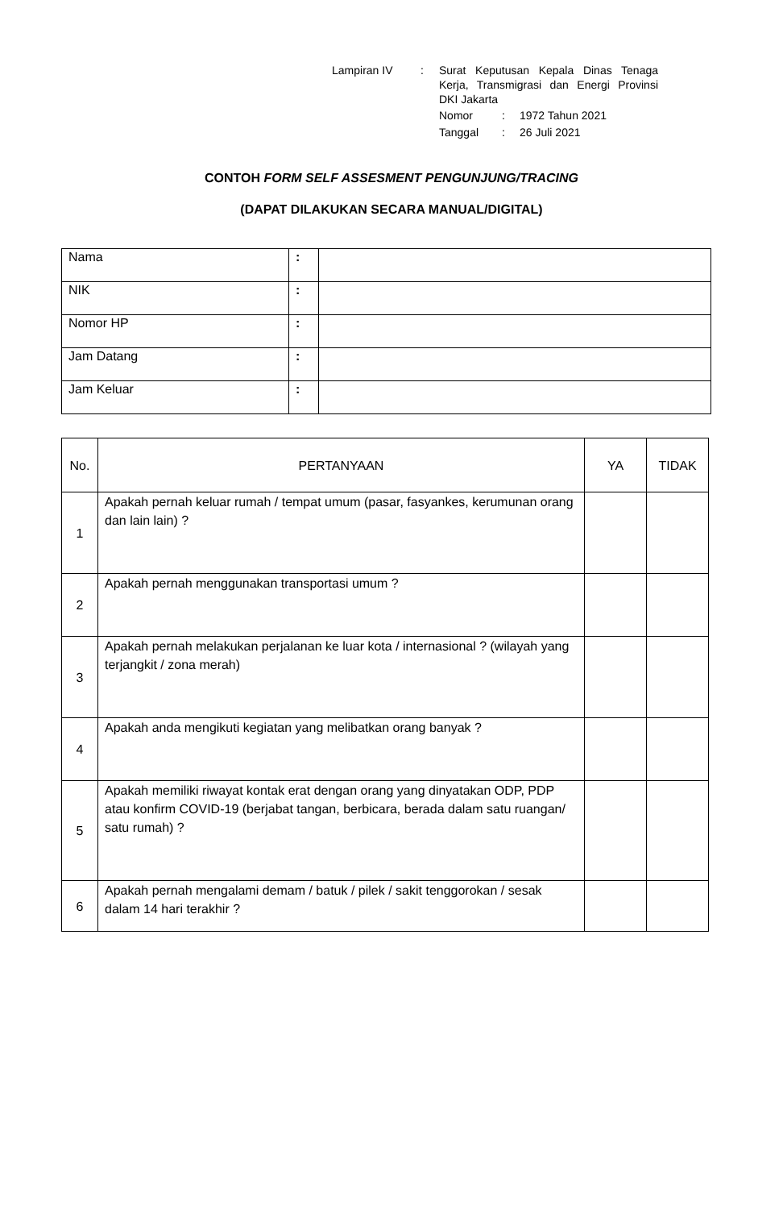| Lampiran IV | : | Surat Keputusan Kepala Dinas Tenaga Kerja, Transmigrasi dan Energi Provinsi DKI Jakarta | | |
| | | Nomor | : | 1972 Tahun 2021 |
| | | Tanggal | : | 26 Juli 2021 |
CONTOH FORM SELF ASSESMENT PENGUNJUNG/TRACING
(DAPAT DILAKUKAN SECARA MANUAL/DIGITAL)
| Nama | : | |
| NIK | : | |
| Nomor HP | : | |
| Jam Datang | : | |
| Jam Keluar | : | |
| No. | PERTANYAAN | YA | TIDAK |
| --- | --- | --- | --- |
| 1 | Apakah pernah keluar rumah / tempat umum (pasar, fasyankes, kerumunan orang dan lain lain) ? | | |
| 2 | Apakah pernah menggunakan transportasi umum ? | | |
| 3 | Apakah pernah melakukan perjalanan ke luar kota / internasional ? (wilayah yang terjangkit / zona merah) | | |
| 4 | Apakah anda mengikuti kegiatan yang melibatkan orang banyak ? | | |
| 5 | Apakah memiliki riwayat kontak erat dengan orang yang dinyatakan ODP, PDP atau konfirm COVID-19 (berjabat tangan, berbicara, berada dalam satu ruangan/ satu rumah) ? | | |
| 6 | Apakah pernah mengalami demam / batuk / pilek / sakit tenggorokan / sesak dalam 14 hari terakhir ? | | |